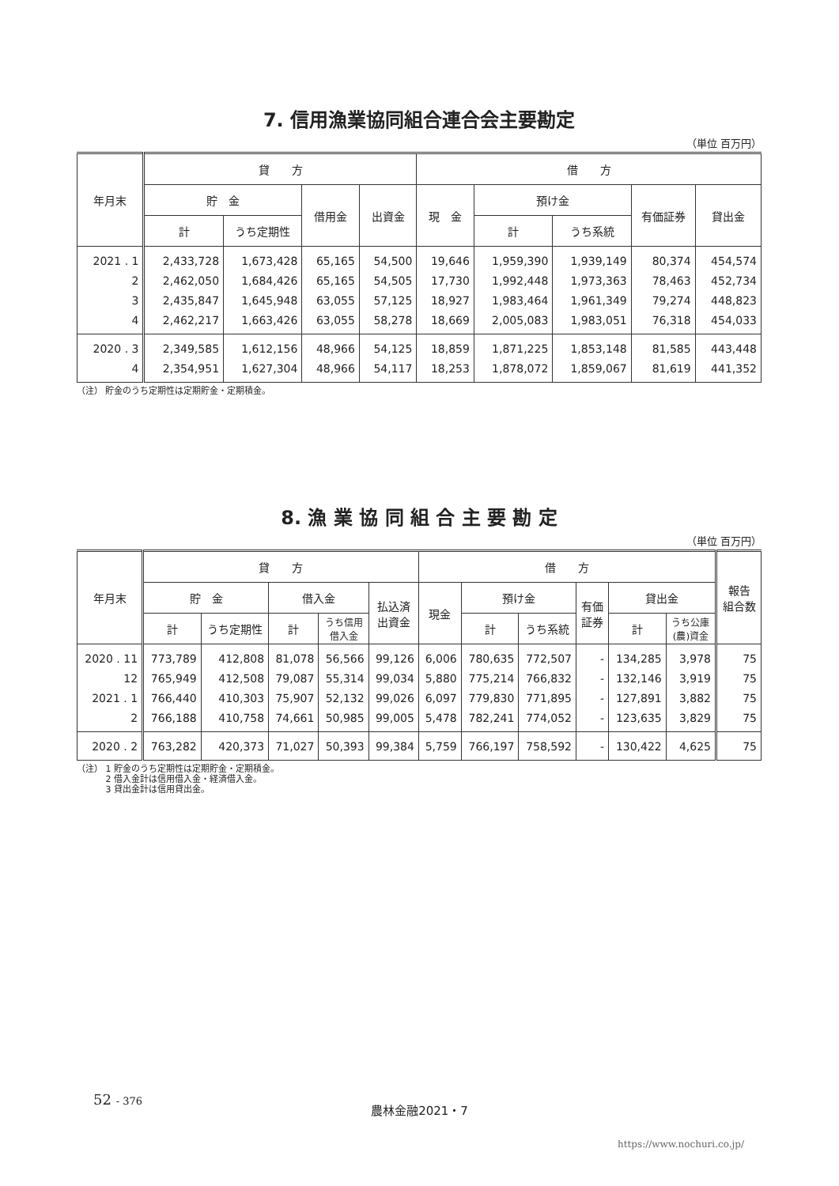7. 信用漁業協同組合連合会主要勘定
（単位 百万円）
| 年月末 | 貸 方 | | | | 借 方 | | | | |
| --- | --- | --- | --- | --- | --- | --- | --- | --- | --- |
| | 貯 金 | | 借用金 | 出資金 | 現 金 | 預け金 | | 有価証券 | 貸出金 |
| | 計 | うち定期性 | | | | 計 | うち系統 | | |
| 2021 . 1 | 2,433,728 | 1,673,428 | 65,165 | 54,500 | 19,646 | 1,959,390 | 1,939,149 | 80,374 | 454,574 |
| 2 | 2,462,050 | 1,684,426 | 65,165 | 54,505 | 17,730 | 1,992,448 | 1,973,363 | 78,463 | 452,734 |
| 3 | 2,435,847 | 1,645,948 | 63,055 | 57,125 | 18,927 | 1,983,464 | 1,961,349 | 79,274 | 448,823 |
| 4 | 2,462,217 | 1,663,426 | 63,055 | 58,278 | 18,669 | 2,005,083 | 1,983,051 | 76,318 | 454,033 |
| 2020 . 3 | 2,349,585 | 1,612,156 | 48,966 | 54,125 | 18,859 | 1,871,225 | 1,853,148 | 81,585 | 443,448 |
| 4 | 2,354,951 | 1,627,304 | 48,966 | 54,117 | 18,253 | 1,878,072 | 1,859,067 | 81,619 | 441,352 |
（注） 貯金のうち定期性は定期貯金・定期積金。
8. 漁 業 協 同 組 合 主 要 勘 定
（単位 百万円）
| 年月末 | 貸 方 | | | | | 借 方 | | | | | | 報告 組合数 |
| --- | --- | --- | --- | --- | --- | --- | --- | --- | --- | --- | --- | --- |
| | 貯 金 | | 借入金 | | 払込済 出資金 | 現金 | 預け金 | | 有価 証券 | 貸出金 | | |
| | 計 | うち定期性 | 計 | うち信用 借入金 | | | 計 | うち系統 | | 計 | うち公庫 (農)資金 | |
| 2020 . 11 | 773,789 | 412,808 | 81,078 | 56,566 | 99,126 | 6,006 | 780,635 | 772,507 | - | 134,285 | 3,978 | 75 |
| 12 | 765,949 | 412,508 | 79,087 | 55,314 | 99,034 | 5,880 | 775,214 | 766,832 | - | 132,146 | 3,919 | 75 |
| 2021 . 1 | 766,440 | 410,303 | 75,907 | 52,132 | 99,026 | 6,097 | 779,830 | 771,895 | - | 127,891 | 3,882 | 75 |
| 2 | 766,188 | 410,758 | 74,661 | 50,985 | 99,005 | 5,478 | 782,241 | 774,052 | - | 123,635 | 3,829 | 75 |
| 2020 . 2 | 763,282 | 420,373 | 71,027 | 50,393 | 99,384 | 5,759 | 766,197 | 758,592 | - | 130,422 | 4,625 | 75 |
（注） 1 貯金のうち定期性は定期貯金・定期積金。
　　　 2 借入金計は信用借入金・経済借入金。
　　　 3 貸出金計は信用貸出金。
52 - 376
農林金融2021・7
https://www.nochuri.co.jp/